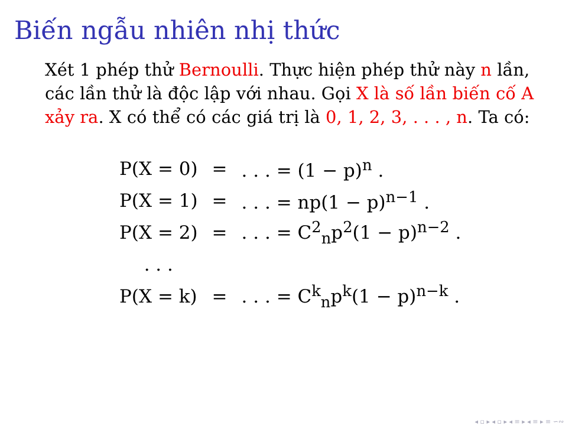Biến ngẫu nhiên nhị thức
Xét 1 phép thử Bernoulli. Thực hiện phép thử này n lần, các lần thử là độc lập với nhau. Gọi X là số lần biến cố A xảy ra. X có thể có các giá trị là 0, 1, 2, 3, . . . , n. Ta có:
| P(X = 0) | = | . . . = (1 − p)<sup>n</sup> . |
| P(X = 1) | = | . . . = np(1 − p)<sup>n−1</sup> . |
| P(X = 2) | = | . . . = C<sup>2</sup><sub>n</sub>p<sup>2</sup>(1 − p)<sup>n−2</sup> . |
| . . . | | |
| P(X = k) | = | . . . = C<sup>k</sup><sub>n</sub>p<sup>k</sup>(1 − p)<sup>n−k</sup> . |
◂ ▫ ▸ ◂ ▫ ▸ ◂ ≡ ▸ ◂ ≡ ▸ ≡ ∽∾